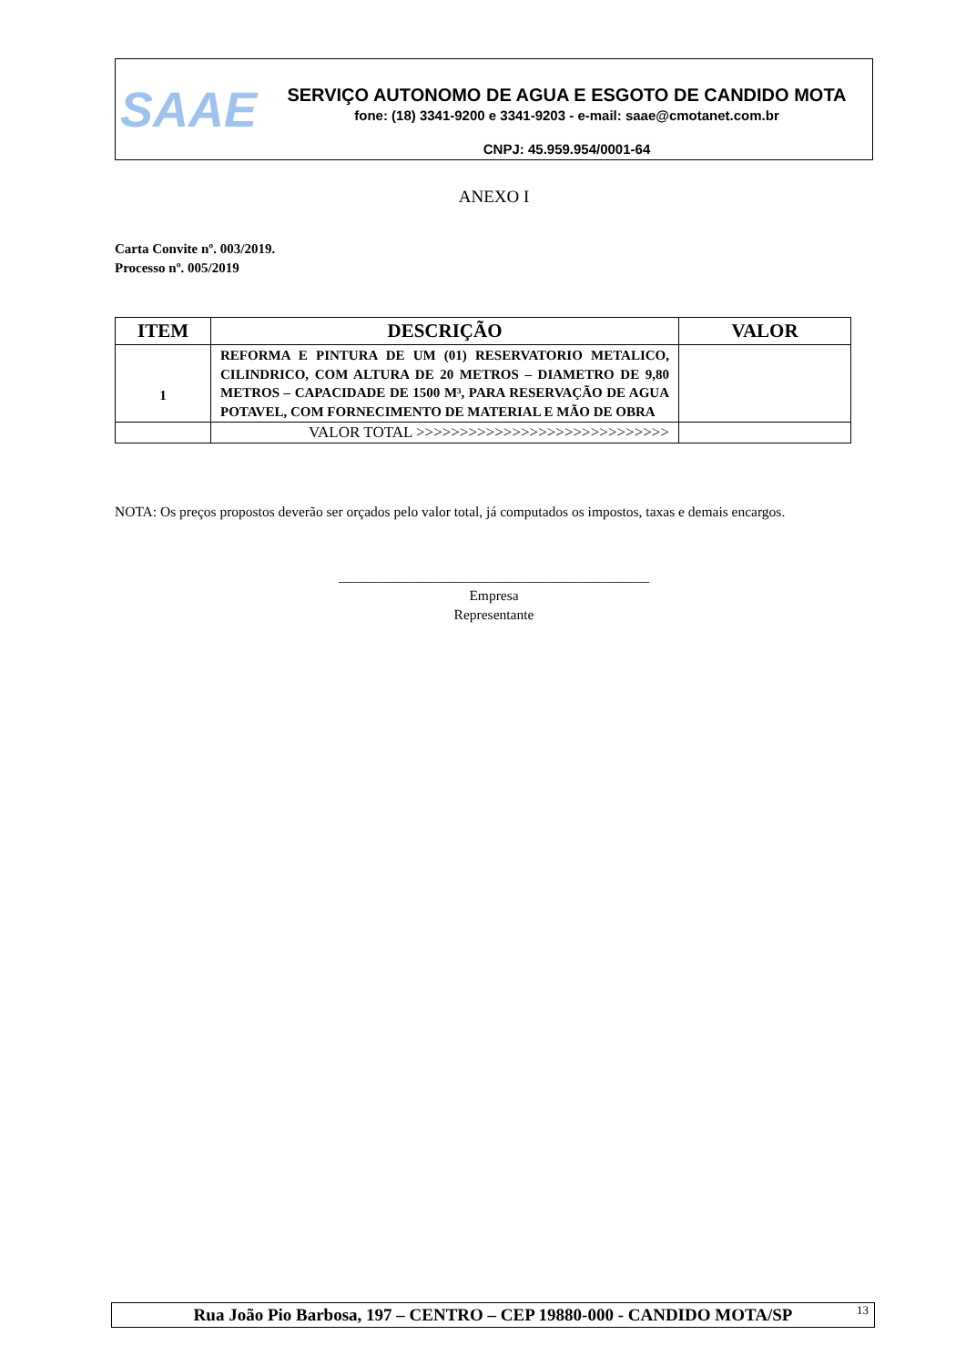SAAE
SERVIÇO AUTONOMO DE AGUA E ESGOTO DE CANDIDO MOTA
fone: (18) 3341-9200 e 3341-9203 - e-mail: saae@cmotanet.com.br
CNPJ: 45.959.954/0001-64
ANEXO I
Carta Convite nº. 003/2019.
Processo nº. 005/2019
| ITEM | DESCRIÇÃO | VALOR |
| --- | --- | --- |
| 1 | REFORMA E PINTURA DE UM (01) RESERVATORIO METALICO, CILINDRICO, COM ALTURA DE 20 METROS – DIAMETRO DE 9,80 METROS – CAPACIDADE DE 1500 M³, PARA RESERVAÇÃO DE AGUA POTAVEL, COM FORNECIMENTO DE MATERIAL E MÃO DE OBRA | |
| | VALOR TOTAL >>>>>>>>>>>>>>>>>>>>>>>>>>>>> | |
NOTA: Os preços propostos deverão ser orçados pelo valor total, já computados os impostos, taxas e demais encargos.
____________________________________________
Empresa
Representante
Rua João Pio Barbosa, 197 – CENTRO – CEP 19880-000 - CANDIDO MOTA/SP 13